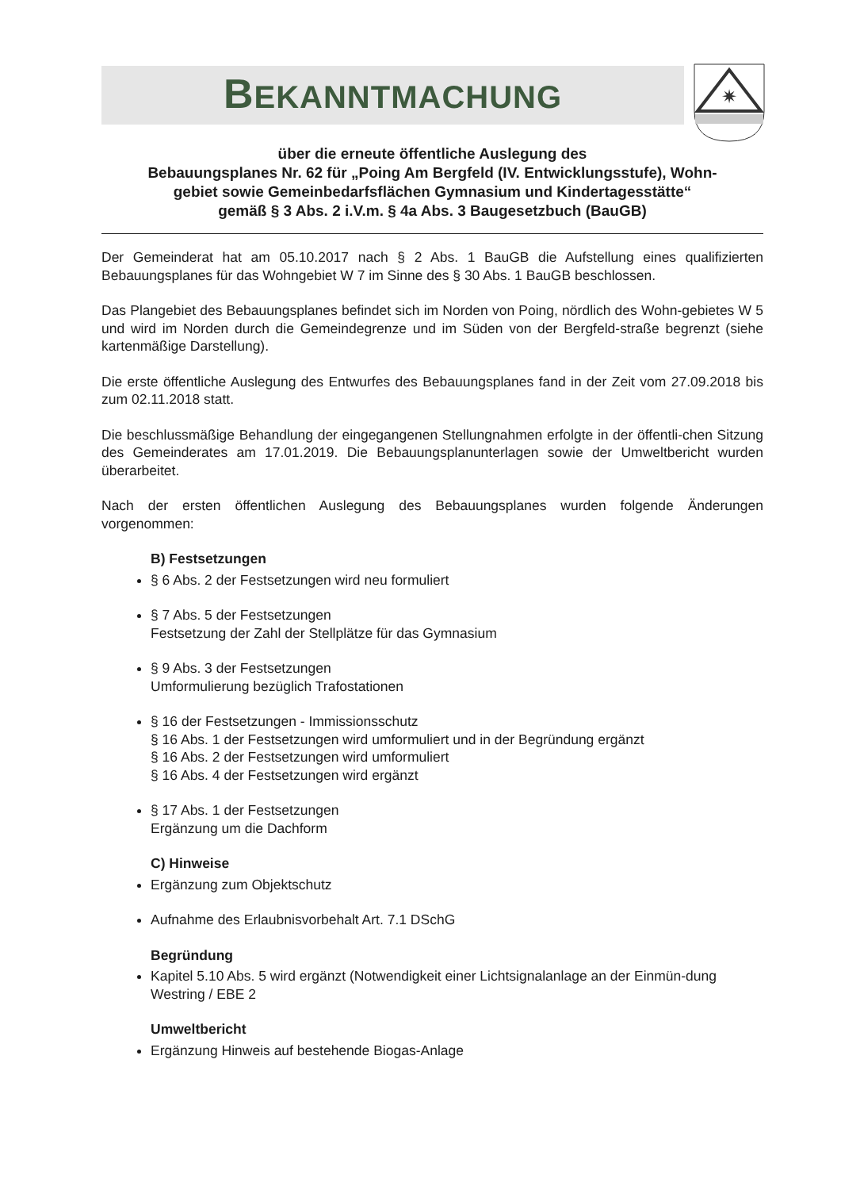BEKANNTMACHUNG
✷
über die erneute öffentliche Auslegung des
Bebauungsplanes Nr. 62 für „Poing Am Bergfeld (IV. Entwicklungsstufe), Wohn-
gebiet sowie Gemeinbedarfsflächen Gymnasium und Kindertagesstätte“
gemäß § 3 Abs. 2 i.V.m. § 4a Abs. 3 Baugesetzbuch (BauGB)
Der Gemeinderat hat am 05.10.2017 nach § 2 Abs. 1 BauGB die Aufstellung eines qualifizierten Bebauungsplanes für das Wohngebiet W 7 im Sinne des § 30 Abs. 1 BauGB beschlossen.
Das Plangebiet des Bebauungsplanes befindet sich im Norden von Poing, nördlich des Wohn-gebietes W 5 und wird im Norden durch die Gemeindegrenze und im Süden von der Bergfeld-straße begrenzt (siehe kartenmäßige Darstellung).
Die erste öffentliche Auslegung des Entwurfes des Bebauungsplanes fand in der Zeit vom 27.09.2018 bis zum 02.11.2018 statt.
Die beschlussmäßige Behandlung der eingegangenen Stellungnahmen erfolgte in der öffentli-chen Sitzung des Gemeinderates am 17.01.2019. Die Bebauungsplanunterlagen sowie der Umweltbericht wurden überarbeitet.
Nach der ersten öffentlichen Auslegung des Bebauungsplanes wurden folgende Änderungen vorgenommen:
B) Festsetzungen
§ 6 Abs. 2 der Festsetzungen wird neu formuliert
§ 7 Abs. 5 der Festsetzungen
Festsetzung der Zahl der Stellplätze für das Gymnasium
§ 9 Abs. 3 der Festsetzungen
Umformulierung bezüglich Trafostationen
§ 16 der Festsetzungen - Immissionsschutz
§ 16 Abs. 1 der Festsetzungen wird umformuliert und in der Begründung ergänzt
§ 16 Abs. 2 der Festsetzungen wird umformuliert
§ 16 Abs. 4 der Festsetzungen wird ergänzt
§ 17 Abs. 1 der Festsetzungen
Ergänzung um die Dachform
C) Hinweise
Ergänzung zum Objektschutz
Aufnahme des Erlaubnisvorbehalt Art. 7.1 DSchG
Begründung
Kapitel 5.10 Abs. 5 wird ergänzt (Notwendigkeit einer Lichtsignalanlage an der Einmün-dung Westring / EBE 2
Umweltbericht
Ergänzung Hinweis auf bestehende Biogas-Anlage